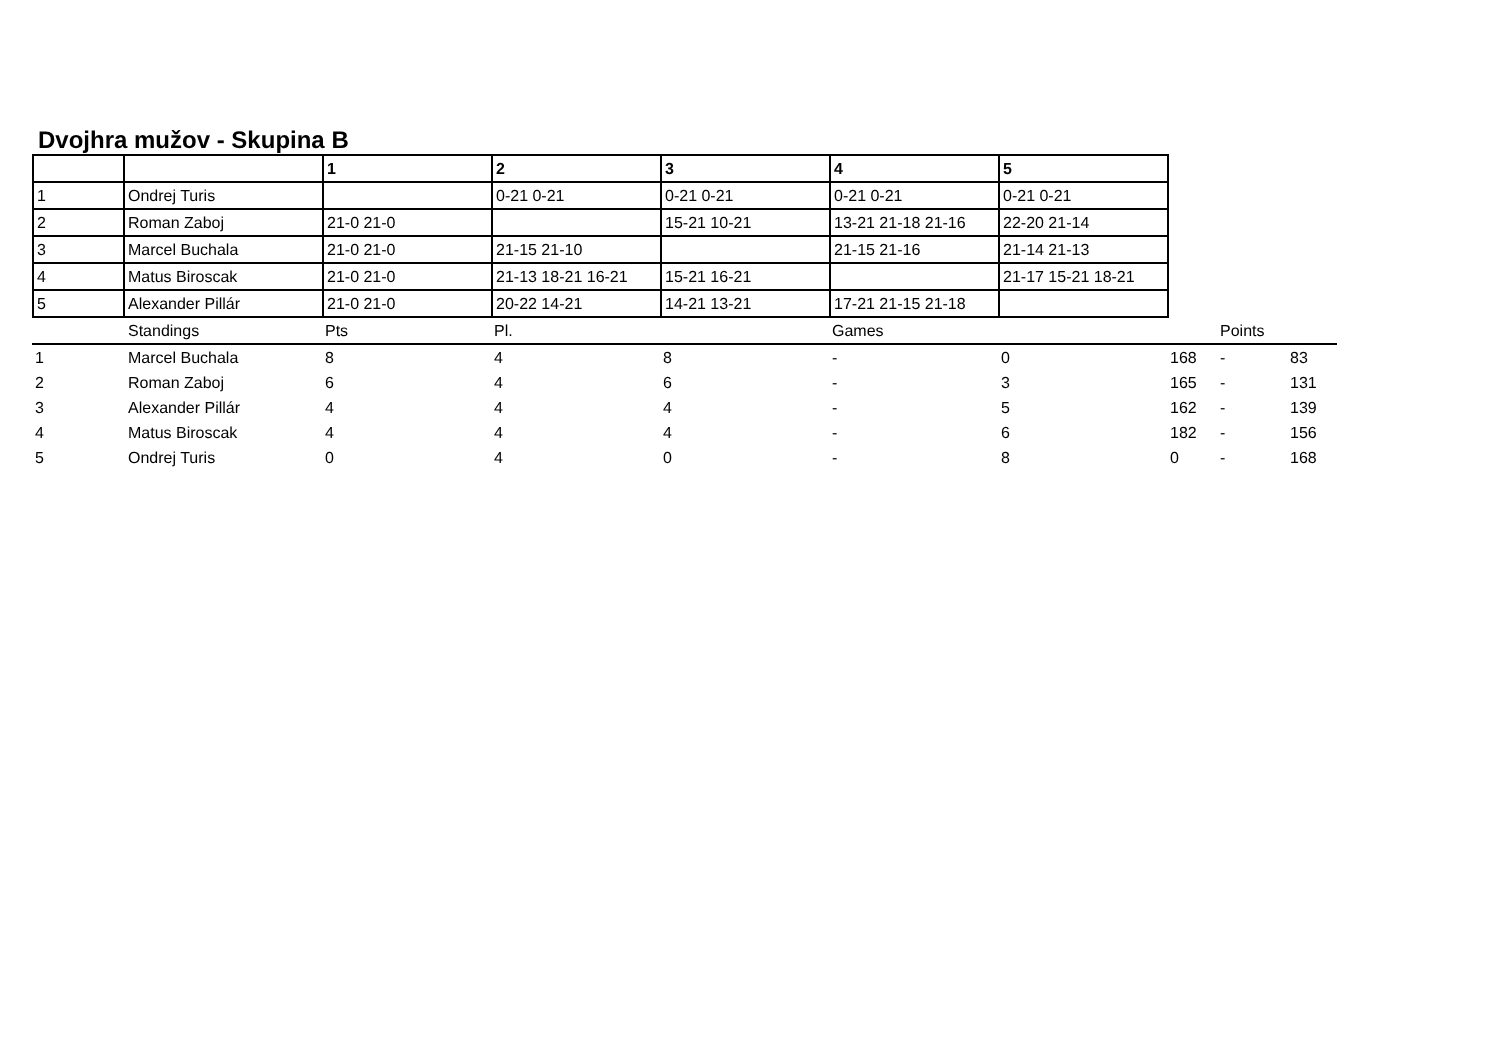Dvojhra mužov - Skupina B
| | | 1 | 2 | 3 | 4 | 5 |
| --- | --- | --- | --- | --- | --- | --- |
| 1 | Ondrej Turis | | 0-21 0-21 | 0-21 0-21 | 0-21 0-21 | 0-21 0-21 |
| 2 | Roman Zaboj | 21-0 21-0 | | 15-21 10-21 | 13-21 21-18 21-16 | 22-20 21-14 |
| 3 | Marcel Buchala | 21-0 21-0 | 21-15 21-10 | | 21-15 21-16 | 21-14 21-13 |
| 4 | Matus Biroscak | 21-0 21-0 | 21-13 18-21 16-21 | 15-21 16-21 | | 21-17 15-21 18-21 |
| 5 | Alexander Pillár | 21-0 21-0 | 20-22 14-21 | 14-21 13-21 | 17-21 21-15 21-18 | |
| | Standings | Pts | Pl. | | Games | | | Points | |
| 1 | Marcel Buchala | 8 | 4 | 8 | - | 0 | 168 | - | 83 |
| 2 | Roman Zaboj | 6 | 4 | 6 | - | 3 | 165 | - | 131 |
| 3 | Alexander Pillár | 4 | 4 | 4 | - | 5 | 162 | - | 139 |
| 4 | Matus Biroscak | 4 | 4 | 4 | - | 6 | 182 | - | 156 |
| 5 | Ondrej Turis | 0 | 4 | 0 | - | 8 | 0 | - | 168 |